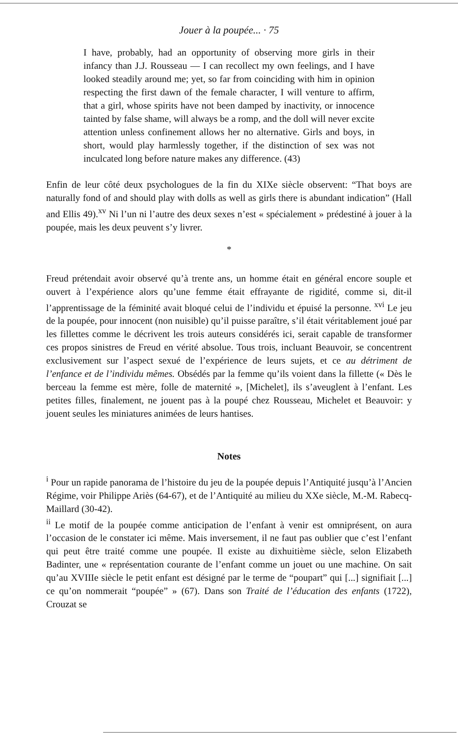Jouer à la poupée... · 75
I have, probably, had an opportunity of observing more girls in their infancy than J.J. Rousseau — I can recollect my own feelings, and I have looked steadily around me; yet, so far from coinciding with him in opinion respecting the first dawn of the female character, I will venture to affirm, that a girl, whose spirits have not been damped by inactivity, or innocence tainted by false shame, will always be a romp, and the doll will never excite attention unless confinement allows her no alternative. Girls and boys, in short, would play harmlessly together, if the distinction of sex was not inculcated long before nature makes any difference. (43)
Enfin de leur côté deux psychologues de la fin du XIXe siècle observent: “That boys are naturally fond of and should play with dolls as well as girls there is abundant indication” (Hall and Ellis 49).<sup>xv</sup> Ni l’un ni l’autre des deux sexes n’est « spécialement » prédestiné à jouer à la poupée, mais les deux peuvent s’y livrer.
*
Freud prétendait avoir observé qu’à trente ans, un homme était en général encore souple et ouvert à l’expérience alors qu’une femme était effrayante de rigidité, comme si, dit-il l’apprentissage de la féminité avait bloqué celui de l’individu et épuisé la personne. <sup>xvi</sup> Le jeu de la poupée, pour innocent (non nuisible) qu’il puisse paraître, s’il était véritablement joué par les fillettes comme le décrivent les trois auteurs considérés ici, serait capable de transformer ces propos sinistres de Freud en vérité absolue. Tous trois, incluant Beauvoir, se concentrent exclusivement sur l’aspect sexué de l’expérience de leurs sujets, et ce au détriment de l’enfance et de l’individu mêmes. Obsédés par la femme qu’ils voient dans la fillette (« Dès le berceau la femme est mère, folle de maternité », [Michelet], ils s’aveuglent à l’enfant. Les petites filles, finalement, ne jouent pas à la poupé chez Rousseau, Michelet et Beauvoir: y jouent seules les miniatures animées de leurs hantises.
Notes
<sup>i</sup> Pour un rapide panorama de l’histoire du jeu de la poupée depuis l’Antiquité jusqu’à l’Ancien Régime, voir Philippe Ariès (64-67), et de l’Antiquité au milieu du XXe siècle, M.-M. Rabecq-Maillard (30-42).
<sup>ii</sup> Le motif de la poupée comme anticipation de l’enfant à venir est omniprésent, on aura l’occasion de le constater ici même. Mais inversement, il ne faut pas oublier que c’est l’enfant qui peut être traité comme une poupée. Il existe au dixhuitième siècle, selon Elizabeth Badinter, une « représentation courante de l’enfant comme un jouet ou une machine. On sait qu’au XVIIIe siècle le petit enfant est désigné par le terme de “poupart” qui [...] signifiait [...] ce qu’on nommerait “poupée” » (67). Dans son Traité de l’éducation des enfants (1722), Crouzat se